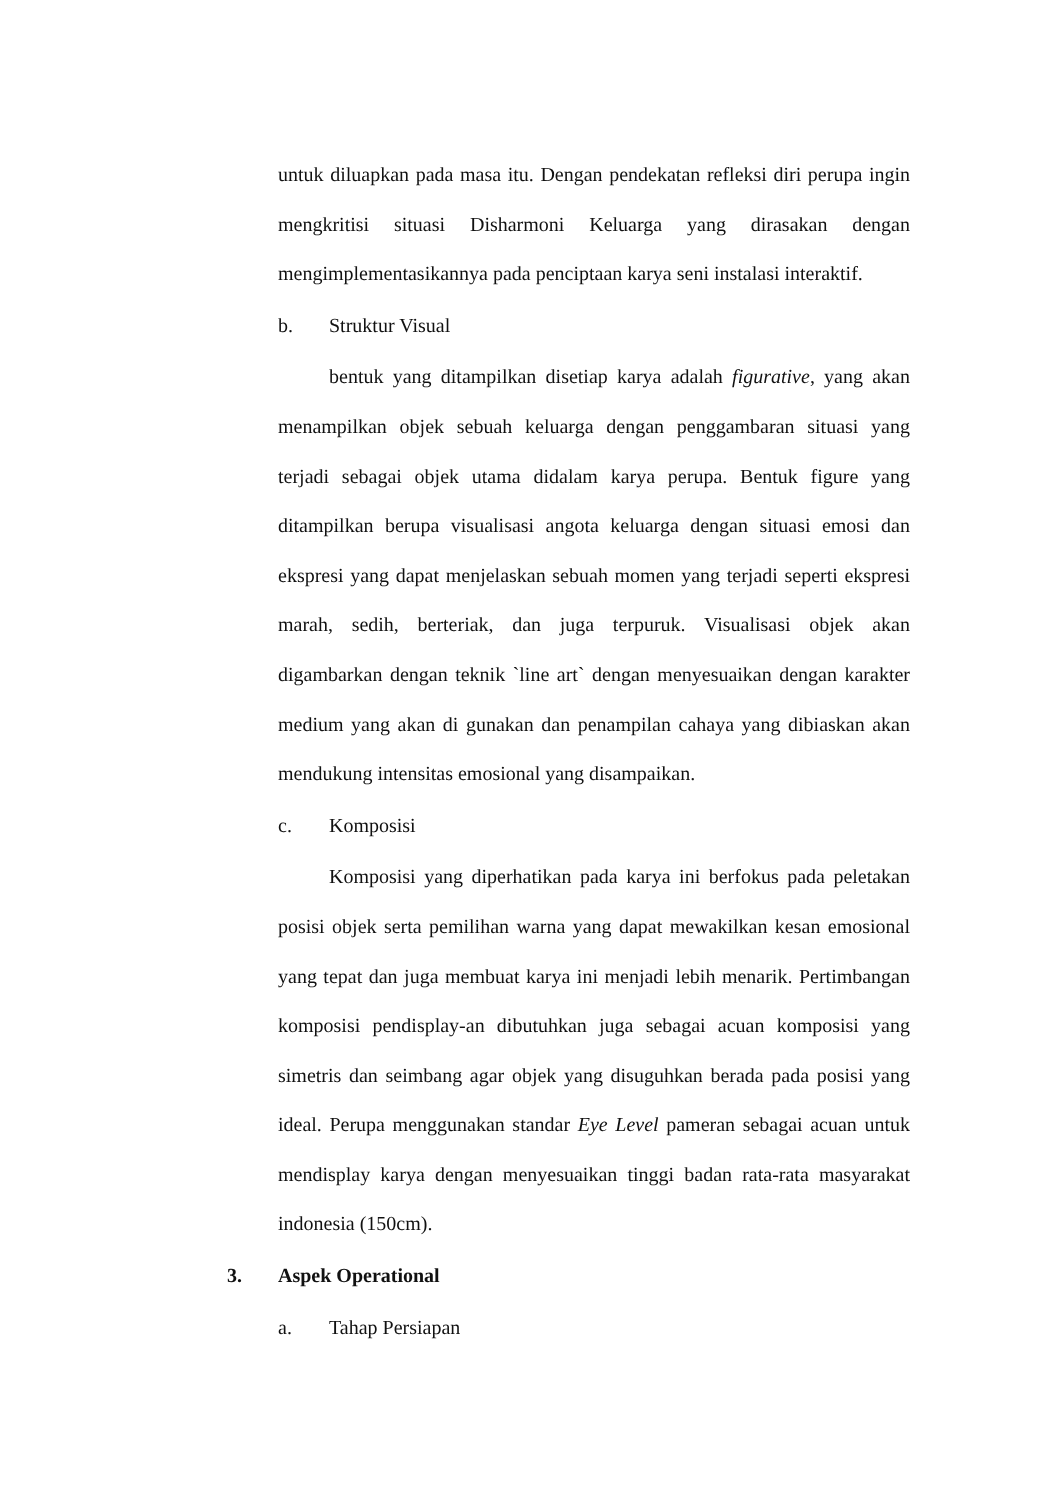untuk diluapkan pada masa itu. Dengan pendekatan refleksi diri perupa ingin mengkritisi situasi Disharmoni Keluarga yang dirasakan dengan mengimplementasikannya pada penciptaan karya seni instalasi interaktif.
b. Struktur Visual
bentuk yang ditampilkan disetiap karya adalah figurative, yang akan menampilkan objek sebuah keluarga dengan penggambaran situasi yang terjadi sebagai objek utama didalam karya perupa. Bentuk figure yang ditampilkan berupa visualisasi angota keluarga dengan situasi emosi dan ekspresi yang dapat menjelaskan sebuah momen yang terjadi seperti ekspresi marah, sedih, berteriak, dan juga terpuruk. Visualisasi objek akan digambarkan dengan teknik `line art` dengan menyesuaikan dengan karakter medium yang akan di gunakan dan penampilan cahaya yang dibiaskan akan mendukung intensitas emosional yang disampaikan.
c. Komposisi
Komposisi yang diperhatikan pada karya ini berfokus pada peletakan posisi objek serta pemilihan warna yang dapat mewakilkan kesan emosional yang tepat dan juga membuat karya ini menjadi lebih menarik. Pertimbangan komposisi pendisplay-an dibutuhkan juga sebagai acuan komposisi yang simetris dan seimbang agar objek yang disuguhkan berada pada posisi yang ideal. Perupa menggunakan standar Eye Level pameran sebagai acuan untuk mendisplay karya dengan menyesuaikan tinggi badan rata-rata masyarakat indonesia (150cm).
3. Aspek Operational
a. Tahap Persiapan